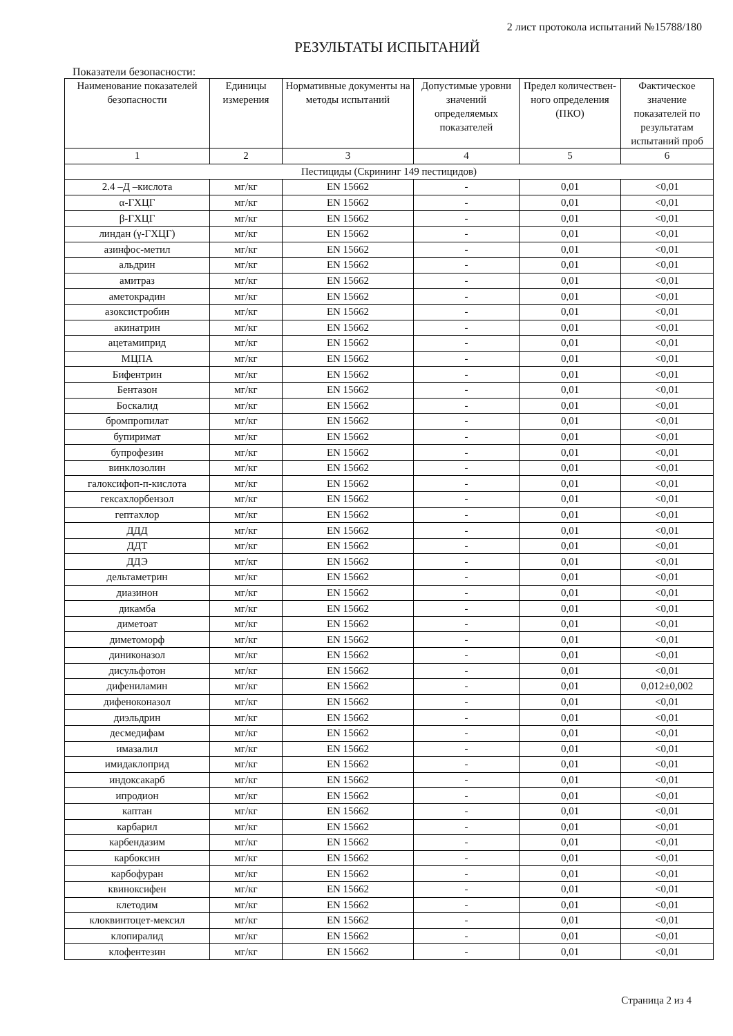2 лист протокола испытаний №15788/180
РЕЗУЛЬТАТЫ ИСПЫТАНИЙ
Показатели безопасности:
| Наименование показателей безопасности | Единицы измерения | Нормативные документы на методы испытаний | Допустимые уровни значений определяемых показателей | Предел количествен-ного определения (ПКО) | Фактическое значение показателей по результатам испытаний проб |
| --- | --- | --- | --- | --- | --- |
| 1 | 2 | 3 | 4 | 5 | 6 |
| Пестициды (Скрининг 149 пестицидов) | | | | | |
| 2.4 –Д –кислота | мг/кг | EN 15662 | - | 0,01 | <0,01 |
| α-ГХЦГ | мг/кг | EN 15662 | - | 0,01 | <0,01 |
| β-ГХЦГ | мг/кг | EN 15662 | - | 0,01 | <0,01 |
| линдан (γ-ГХЦГ) | мг/кг | EN 15662 | - | 0,01 | <0,01 |
| азинфос-метил | мг/кг | EN 15662 | - | 0,01 | <0,01 |
| альдрин | мг/кг | EN 15662 | - | 0,01 | <0,01 |
| амитраз | мг/кг | EN 15662 | - | 0,01 | <0,01 |
| аметокрадин | мг/кг | EN 15662 | - | 0,01 | <0,01 |
| азоксистробин | мг/кг | EN 15662 | - | 0,01 | <0,01 |
| акинатрин | мг/кг | EN 15662 | - | 0,01 | <0,01 |
| ацетамиприд | мг/кг | EN 15662 | - | 0,01 | <0,01 |
| МЦПА | мг/кг | EN 15662 | - | 0,01 | <0,01 |
| Бифентрин | мг/кг | EN 15662 | - | 0,01 | <0,01 |
| Бентазон | мг/кг | EN 15662 | - | 0,01 | <0,01 |
| Боскалид | мг/кг | EN 15662 | - | 0,01 | <0,01 |
| бромпропилат | мг/кг | EN 15662 | - | 0,01 | <0,01 |
| бупиримат | мг/кг | EN 15662 | - | 0,01 | <0,01 |
| бупрофезин | мг/кг | EN 15662 | - | 0,01 | <0,01 |
| винклозолин | мг/кг | EN 15662 | - | 0,01 | <0,01 |
| галоксифоп-п-кислота | мг/кг | EN 15662 | - | 0,01 | <0,01 |
| гексахлорбензол | мг/кг | EN 15662 | - | 0,01 | <0,01 |
| гептахлор | мг/кг | EN 15662 | - | 0,01 | <0,01 |
| ДДД | мг/кг | EN 15662 | - | 0,01 | <0,01 |
| ДДТ | мг/кг | EN 15662 | - | 0,01 | <0,01 |
| ДДЭ | мг/кг | EN 15662 | - | 0,01 | <0,01 |
| дельтаметрин | мг/кг | EN 15662 | - | 0,01 | <0,01 |
| диазинон | мг/кг | EN 15662 | - | 0,01 | <0,01 |
| дикамба | мг/кг | EN 15662 | - | 0,01 | <0,01 |
| диметоат | мг/кг | EN 15662 | - | 0,01 | <0,01 |
| диметоморф | мг/кг | EN 15662 | - | 0,01 | <0,01 |
| диниконазол | мг/кг | EN 15662 | - | 0,01 | <0,01 |
| дисульфотон | мг/кг | EN 15662 | - | 0,01 | <0,01 |
| дифениламин | мг/кг | EN 15662 | - | 0,01 | 0,012±0,002 |
| дифеноконазол | мг/кг | EN 15662 | - | 0,01 | <0,01 |
| диэльдрин | мг/кг | EN 15662 | - | 0,01 | <0,01 |
| десмедифам | мг/кг | EN 15662 | - | 0,01 | <0,01 |
| имазалил | мг/кг | EN 15662 | - | 0,01 | <0,01 |
| имидаклоприд | мг/кг | EN 15662 | - | 0,01 | <0,01 |
| индоксакарб | мг/кг | EN 15662 | - | 0,01 | <0,01 |
| ипродион | мг/кг | EN 15662 | - | 0,01 | <0,01 |
| каптан | мг/кг | EN 15662 | - | 0,01 | <0,01 |
| карбарил | мг/кг | EN 15662 | - | 0,01 | <0,01 |
| карбендазим | мг/кг | EN 15662 | - | 0,01 | <0,01 |
| карбоксин | мг/кг | EN 15662 | - | 0,01 | <0,01 |
| карбофуран | мг/кг | EN 15662 | - | 0,01 | <0,01 |
| квиноксифен | мг/кг | EN 15662 | - | 0,01 | <0,01 |
| клетодим | мг/кг | EN 15662 | - | 0,01 | <0,01 |
| клоквинтоцет-мексил | мг/кг | EN 15662 | - | 0,01 | <0,01 |
| клопиралид | мг/кг | EN 15662 | - | 0,01 | <0,01 |
| клофентезин | мг/кг | EN 15662 | - | 0,01 | <0,01 |
Страница 2 из 4